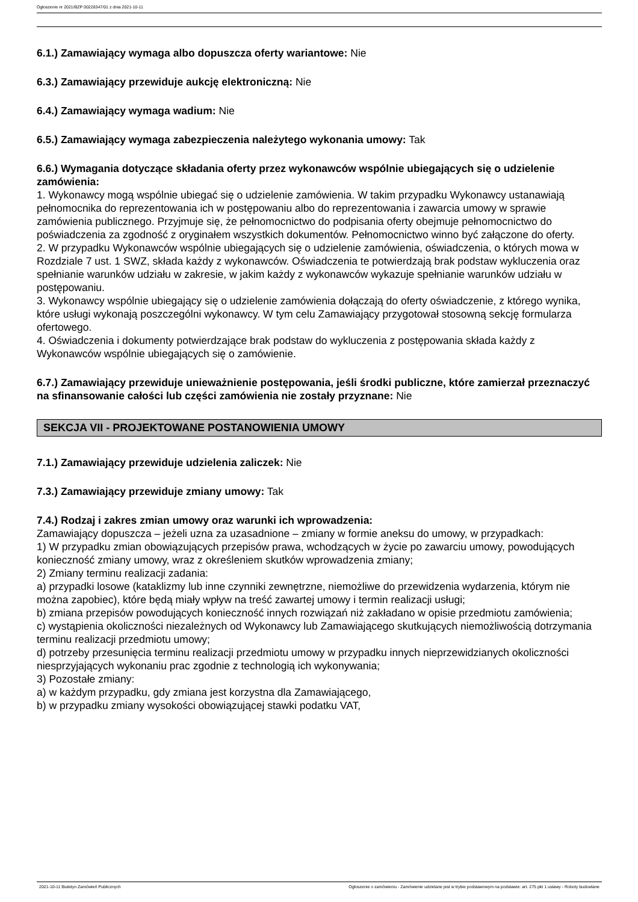Ogłoszenie nr 2021/BZP 00228347/01 z dnia 2021-10-11
6.1.) Zamawiający wymaga albo dopuszcza oferty wariantowe: Nie
6.3.) Zamawiający przewiduje aukcję elektroniczną: Nie
6.4.) Zamawiający wymaga wadium: Nie
6.5.) Zamawiający wymaga zabezpieczenia należytego wykonania umowy: Tak
6.6.) Wymagania dotyczące składania oferty przez wykonawców wspólnie ubiegających się o udzielenie zamówienia:
1. Wykonawcy mogą wspólnie ubiegać się o udzielenie zamówienia. W takim przypadku Wykonawcy ustanawiają pełnomocnika do reprezentowania ich w postępowaniu albo do reprezentowania i zawarcia umowy w sprawie zamówienia publicznego. Przyjmuje się, że pełnomocnictwo do podpisania oferty obejmuje pełnomocnictwo do poświadczenia za zgodność z oryginałem wszystkich dokumentów. Pełnomocnictwo winno być załączone do oferty.
2. W przypadku Wykonawców wspólnie ubiegających się o udzielenie zamówienia, oświadczenia, o których mowa w Rozdziale 7 ust. 1 SWZ, składa każdy z wykonawców. Oświadczenia te potwierdzają brak podstaw wykluczenia oraz spełnianie warunków udziału w zakresie, w jakim każdy z wykonawców wykazuje spełnianie warunków udziału w postępowaniu.
3. Wykonawcy wspólnie ubiegający się o udzielenie zamówienia dołączają do oferty oświadczenie, z którego wynika, które usługi wykonają poszczególni wykonawcy. W tym celu Zamawiający przygotował stosowną sekcję formularza ofertowego.
4. Oświadczenia i dokumenty potwierdzające brak podstaw do wykluczenia z postępowania składa każdy z Wykonawców wspólnie ubiegających się o zamówienie.
6.7.) Zamawiający przewiduje unieważnienie postępowania, jeśli środki publiczne, które zamierzał przeznaczyć na sfinansowanie całości lub części zamówienia nie zostały przyznane: Nie
SEKCJA VII - PROJEKTOWANE POSTANOWIENIA UMOWY
7.1.) Zamawiający przewiduje udzielenia zaliczek: Nie
7.3.) Zamawiający przewiduje zmiany umowy: Tak
7.4.) Rodzaj i zakres zmian umowy oraz warunki ich wprowadzenia:
Zamawiający dopuszcza – jeżeli uzna za uzasadnione – zmiany w formie aneksu do umowy, w przypadkach:
1) W przypadku zmian obowiązujących przepisów prawa, wchodzących w życie po zawarciu umowy, powodujących konieczność zmiany umowy, wraz z określeniem skutków wprowadzenia zmiany;
2) Zmiany terminu realizacji zadania:
a) przypadki losowe (kataklizmy lub inne czynniki zewnętrzne, niemożliwe do przewidzenia wydarzenia, którym nie można zapobiec), które będą miały wpływ na treść zawartej umowy i termin realizacji usługi;
b) zmiana przepisów powodujących konieczność innych rozwiązań niż zakładano w opisie przedmiotu zamówienia;
c) wystąpienia okoliczności niezależnych od Wykonawcy lub Zamawiającego skutkujących niemożliwością dotrzymania terminu realizacji przedmiotu umowy;
d) potrzeby przesunięcia terminu realizacji przedmiotu umowy w przypadku innych nieprzewidzianych okoliczności niesprzyjających wykonaniu prac zgodnie z technologią ich wykonywania;
3) Pozostałe zmiany:
a) w każdym przypadku, gdy zmiana jest korzystna dla Zamawiającego,
b) w przypadku zmiany wysokości obowiązującej stawki podatku VAT,
2021-10-11 Biuletyn Zamówień Publicznych Ogłoszenie o zamówieniu - Zamówienie udzielane jest w trybie podstawowym na podstawie: art. 275 pkt 1 ustawy - Roboty budowlane